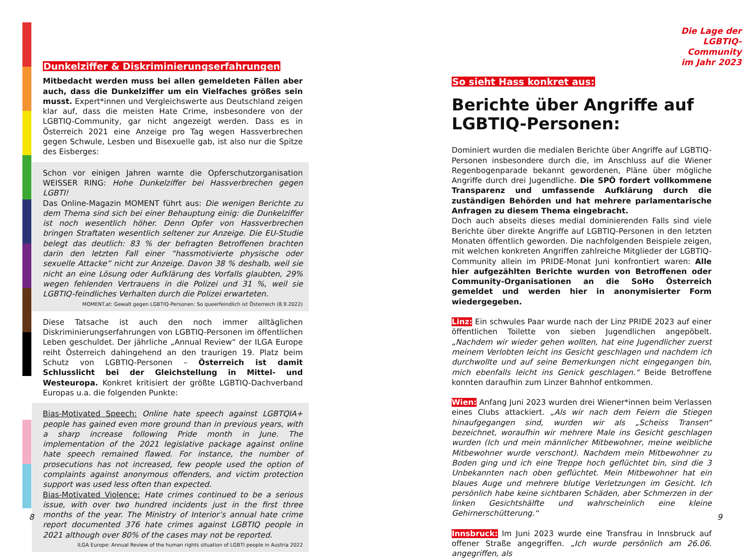Dunkelziffer & Diskriminierungserfahrungen
Mitbedacht werden muss bei allen gemeldeten Fällen aber auch, dass die Dunkelziffer um ein Vielfaches größes sein musst. Expert*innen und Vergleichswerte aus Deutschland zeigen klar auf, dass die meisten Hate Crime, insbesondere von der LGBTIQ-Community, gar nicht angezeigt werden. Dass es in Österreich 2021 eine Anzeige pro Tag wegen Hassverbrechen gegen Schwule, Lesben und Bisexuelle gab, ist also nur die Spitze des Eisberges:
Schon vor einigen Jahren warnte die Opferschutzorganisation WEISSER RING: Hohe Dunkelziffer bei Hassverbrechen gegen LGBTI!
Das Online-Magazin MOMENT führt aus: Die wenigen Berichte zu dem Thema sind sich bei einer Behauptung einig: die Dunkelziffer ist noch wesentlich höher. Denn Opfer von Hassverbrechen bringen Straftaten wesentlich seltener zur Anzeige. Die EU-Studie belegt das deutlich: 83 % der befragten Betroffenen brachten darin den letzten Fall einer “hassmotivierte physische oder sexuelle Attacke” nicht zur Anzeige. Davon 38 % deshalb, weil sie nicht an eine Lösung oder Aufklärung des Vorfalls glaubten, 29% wegen fehlenden Vertrauens in die Polizei und 31 %, weil sie LGBTIQ-feindliches Verhalten durch die Polizei erwarteten.
MOMENT.at: Gewalt gegen LGBTIQ-Personen: So queerfeindlich ist Österreich (8.9.2022)
Diese Tatsache ist auch den noch immer alltäglichen Diskriminierungserfahrungen von LGBTIQ-Personen im öffentlichen Leben geschuldet. Der jährliche „Annual Review“ der ILGA Europe reiht Österreich dahingehend an den traurigen 19. Platz beim Schutz von LGBTIQ-Personen – Österreich ist damit Schlusslicht bei der Gleichstellung in Mittel- und Westeuropa. Konkret kritisiert der größte LGBTIQ-Dachverband Europas u.a. die folgenden Punkte:
Bias-Motivated Speech: Online hate speech against LGBTQIA+ people has gained even more ground than in previous years, with a sharp increase following Pride month in June. The implementation of the 2021 legislative package against online hate speech remained flawed. For instance, the number of prosecutions has not increased, few people used the option of complaints against anonymous offenders, and victim protection support was used less often than expected.
Bias-Motivated Violence: Hate crimes continued to be a serious issue, with over two hundred incidents just in the first three months of the year. The Ministry of Interior’s annual hate crime report documented 376 hate crimes against LGBTIQ people in 2021 although over 80% of the cases may not be reported.
ILGA Europe: Annual Review of the human rights situation of LGBTI people in Austria 2022
Die Lage der
LGBTIQ-Community
im Jahr 2023
So sieht Hass konkret aus:
Berichte über Angriffe auf LGBTIQ-Personen:
Dominiert wurden die medialen Berichte über Angriffe auf LGBTIQ-Personen insbesondere durch die, im Anschluss auf die Wiener Regenbogenparade bekannt gewordenen, Pläne über mögliche Angriffe durch drei Jugendliche. Die SPÖ fordert vollkommene Transparenz und umfassende Aufklärung durch die zuständigen Behörden und hat mehrere parlamentarische Anfragen zu diesem Thema eingebracht.
Doch auch abseits dieses medial dominierenden Falls sind viele Berichte über direkte Angriffe auf LGBTIQ-Personen in den letzten Monaten öffentlich geworden. Die nachfolgenden Beispiele zeigen, mit welchen konkreten Angriffen zahlreiche Mitglieder der LGBTIQ-Community allein im PRIDE-Monat Juni konfrontiert waren: Alle hier aufgezählten Berichte wurden von Betroffenen oder Community-Organisationen an die SoHo Österreich gemeldet und werden hier in anonymisierter Form wiedergegeben.
Linz: Ein schwules Paar wurde nach der Linz PRIDE 2023 auf einer öffentlichen Toilette von sieben Jugendlichen angepöbelt. „Nachdem wir wieder gehen wollten, hat eine Jugendlicher zuerst meinem Verlobten leicht ins Gesicht geschlagen und nachdem ich durchwollte und auf seine Bemerkungen nicht eingegangen bin, mich ebenfalls leicht ins Genick geschlagen.“ Beide Betroffene konnten daraufhin zum Linzer Bahnhof entkommen.
Wien: Anfang Juni 2023 wurden drei Wiener*innen beim Verlassen eines Clubs attackiert. „Als wir nach dem Feiern die Stiegen hinaufgegangen sind, wurden wir als „Scheiss Transen“ bezeichnet, woraufhin wir mehrere Male ins Gesicht geschlagen wurden (Ich und mein männlicher Mitbewohner, meine weibliche Mitbewohner wurde verschont). Nachdem mein Mitbewohner zu Boden ging und ich eine Treppe hoch geflüchtet bin, sind die 3 Unbekannten nach oben geflüchtet. Mein Mitbewohner hat ein blaues Auge und mehrere blutige Verletzungen im Gesicht. Ich persönlich habe keine sichtbaren Schäden, aber Schmerzen in der linken Gesichtshälfte und wahrscheinlich eine kleine Gehirnerschütterung.“
Innsbruck: Im Juni 2023 wurde eine Transfrau in Innsbruck auf offener Straße angegriffen. „Ich wurde persönlich am 26.06. angegriffen, als
8 9